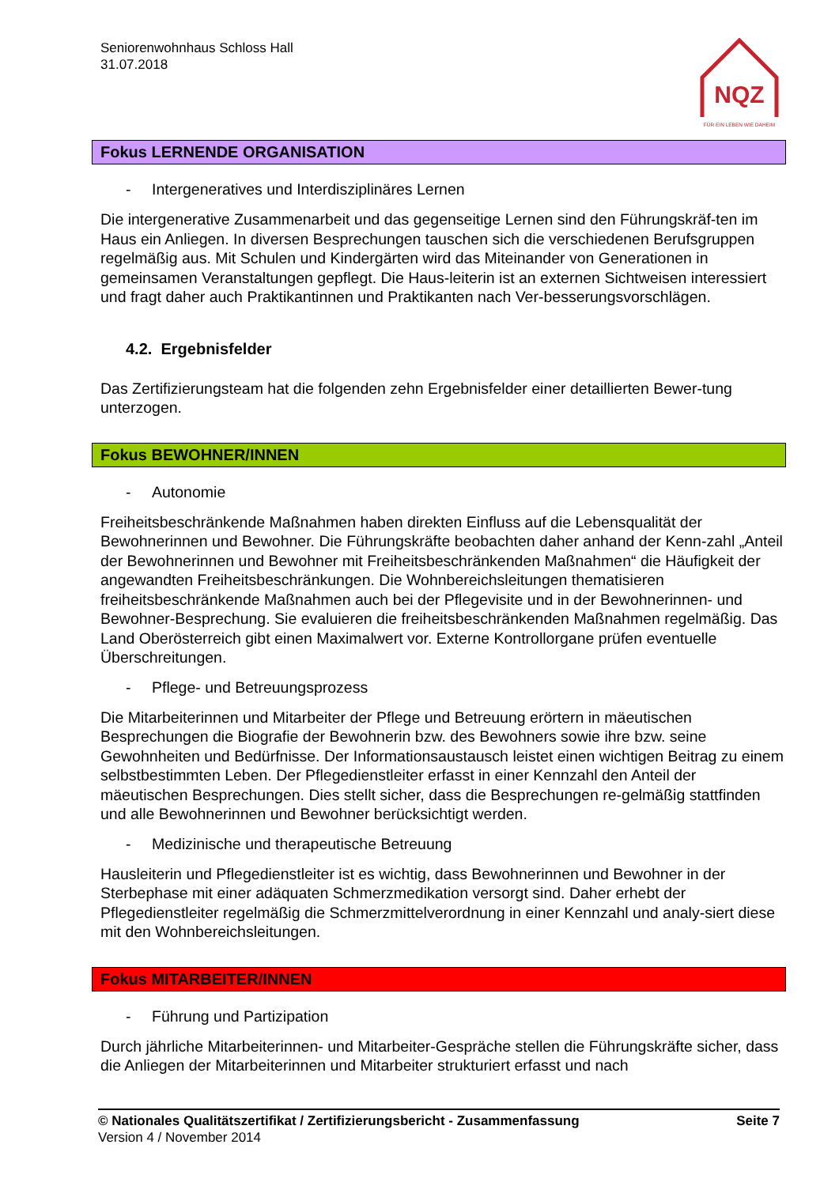Seniorenwohnhaus Schloss Hall
31.07.2018
NQZ
FÜR EIN LEBEN WIE DAHEIM
Fokus LERNENDE ORGANISATION
- Intergeneratives und Interdisziplinäres Lernen
Die intergenerative Zusammenarbeit und das gegenseitige Lernen sind den Führungskräf-ten im Haus ein Anliegen. In diversen Besprechungen tauschen sich die verschiedenen Berufsgruppen regelmäßig aus. Mit Schulen und Kindergärten wird das Miteinander von Generationen in gemeinsamen Veranstaltungen gepflegt. Die Haus-leiterin ist an externen Sichtweisen interessiert und fragt daher auch Praktikantinnen und Praktikanten nach Ver-besserungsvorschlägen.
4.2. Ergebnisfelder
Das Zertifizierungsteam hat die folgenden zehn Ergebnisfelder einer detaillierten Bewer-tung unterzogen.
Fokus BEWOHNER/INNEN
- Autonomie
Freiheitsbeschränkende Maßnahmen haben direkten Einfluss auf die Lebensqualität der Bewohnerinnen und Bewohner. Die Führungskräfte beobachten daher anhand der Kenn-zahl „Anteil der Bewohnerinnen und Bewohner mit Freiheitsbeschränkenden Maßnahmen“ die Häufigkeit der angewandten Freiheitsbeschränkungen. Die Wohnbereichsleitungen thematisieren freiheitsbeschränkende Maßnahmen auch bei der Pflegevisite und in der Bewohnerinnen- und Bewohner-Besprechung. Sie evaluieren die freiheitsbeschränkenden Maßnahmen regelmäßig. Das Land Oberösterreich gibt einen Maximalwert vor. Externe Kontrollorgane prüfen eventuelle Überschreitungen.
- Pflege- und Betreuungsprozess
Die Mitarbeiterinnen und Mitarbeiter der Pflege und Betreuung erörtern in mäeutischen Besprechungen die Biografie der Bewohnerin bzw. des Bewohners sowie ihre bzw. seine Gewohnheiten und Bedürfnisse. Der Informationsaustausch leistet einen wichtigen Beitrag zu einem selbstbestimmten Leben. Der Pflegedienstleiter erfasst in einer Kennzahl den Anteil der mäeutischen Besprechungen. Dies stellt sicher, dass die Besprechungen re-gelmäßig stattfinden und alle Bewohnerinnen und Bewohner berücksichtigt werden.
- Medizinische und therapeutische Betreuung
Hausleiterin und Pflegedienstleiter ist es wichtig, dass Bewohnerinnen und Bewohner in der Sterbephase mit einer adäquaten Schmerzmedikation versorgt sind. Daher erhebt der Pflegedienstleiter regelmäßig die Schmerzmittelverordnung in einer Kennzahl und analy-siert diese mit den Wohnbereichsleitungen.
Fokus MITARBEITER/INNEN
- Führung und Partizipation
Durch jährliche Mitarbeiterinnen- und Mitarbeiter-Gespräche stellen die Führungskräfte sicher, dass die Anliegen der Mitarbeiterinnen und Mitarbeiter strukturiert erfasst und nach
© Nationales Qualitätszertifikat / Zertifizierungsbericht - Zusammenfassung Seite 7
Version 4 / November 2014